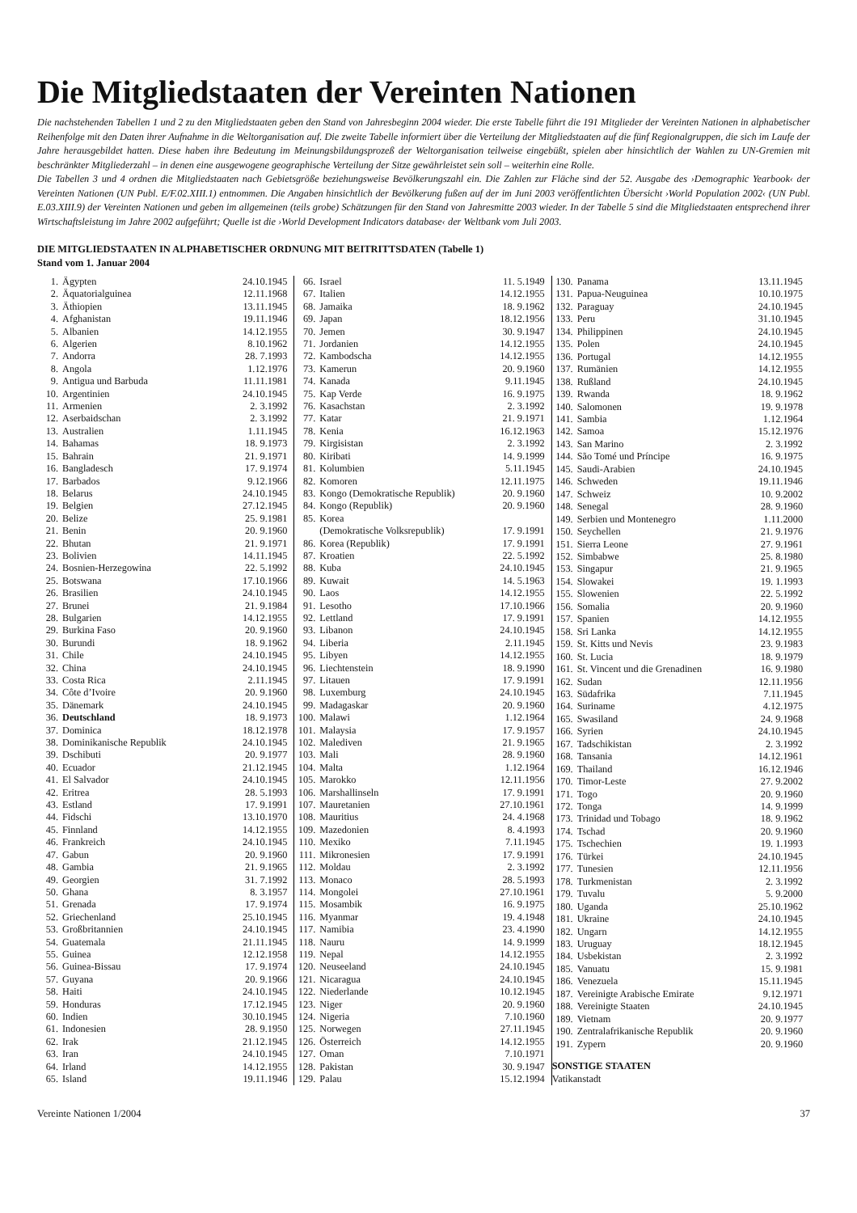Die Mitgliedstaaten der Vereinten Nationen
Die nachstehenden Tabellen 1 und 2 zu den Mitgliedstaaten geben den Stand von Jahresbeginn 2004 wieder. Die erste Tabelle führt die 191 Mitglieder der Vereinten Nationen in alphabetischer Reihenfolge mit den Daten ihrer Aufnahme in die Weltorganisation auf. Die zweite Tabelle informiert über die Verteilung der Mitgliedstaaten auf die fünf Regionalgruppen, die sich im Laufe der Jahre herausgebildet hatten. Diese haben ihre Bedeutung im Meinungsbildungsprozeß der Weltorganisation teilweise eingebüßt, spielen aber hinsichtlich der Wahlen zu UN-Gremien mit beschränkter Mitgliederzahl – in denen eine ausgewogene geographische Verteilung der Sitze gewährleistet sein soll – weiterhin eine Rolle.
Die Tabellen 3 und 4 ordnen die Mitgliedstaaten nach Gebietsgröße beziehungsweise Bevölkerungszahl ein. Die Zahlen zur Fläche sind der 52. Ausgabe des ›Demographic Yearbook‹ der Vereinten Nationen (UN Publ. E/F.02.XIII.1) entnommen. Die Angaben hinsichtlich der Bevölkerung fußen auf der im Juni 2003 veröffentlichten Übersicht ›World Population 2002‹ (UN Publ. E.03.XIII.9) der Vereinten Nationen und geben im allgemeinen (teils grobe) Schätzungen für den Stand von Jahresmitte 2003 wieder. In der Tabelle 5 sind die Mitgliedstaaten entsprechend ihrer Wirtschaftsleistung im Jahre 2002 aufgeführt; Quelle ist die ›World Development Indicators database‹ der Weltbank vom Juli 2003.
DIE MITGLIEDSTAATEN IN ALPHABETISCHER ORDNUNG MIT BEITRITTSDATEN (Tabelle 1)
Stand vom 1. Januar 2004
| 1. | Ägypten | 24.10.1945 |
| 2. | Äquatorialguinea | 12.11.1968 |
| 3. | Äthiopien | 13.11.1945 |
| 4. | Afghanistan | 19.11.1946 |
| 5. | Albanien | 14.12.1955 |
| 6. | Algerien | 8.10.1962 |
| 7. | Andorra | 28. 7.1993 |
| 8. | Angola | 1.12.1976 |
| 9. | Antigua und Barbuda | 11.11.1981 |
| 10. | Argentinien | 24.10.1945 |
| 11. | Armenien | 2. 3.1992 |
| 12. | Aserbaidschan | 2. 3.1992 |
| 13. | Australien | 1.11.1945 |
| 14. | Bahamas | 18. 9.1973 |
| 15. | Bahrain | 21. 9.1971 |
| 16. | Bangladesch | 17. 9.1974 |
| 17. | Barbados | 9.12.1966 |
| 18. | Belarus | 24.10.1945 |
| 19. | Belgien | 27.12.1945 |
| 20. | Belize | 25. 9.1981 |
| 21. | Benin | 20. 9.1960 |
| 22. | Bhutan | 21. 9.1971 |
| 23. | Bolivien | 14.11.1945 |
| 24. | Bosnien-Herzegowina | 22. 5.1992 |
| 25. | Botswana | 17.10.1966 |
| 26. | Brasilien | 24.10.1945 |
| 27. | Brunei | 21. 9.1984 |
| 28. | Bulgarien | 14.12.1955 |
| 29. | Burkina Faso | 20. 9.1960 |
| 30. | Burundi | 18. 9.1962 |
| 31. | Chile | 24.10.1945 |
| 32. | China | 24.10.1945 |
| 33. | Costa Rica | 2.11.1945 |
| 34. | Côte d’Ivoire | 20. 9.1960 |
| 35. | Dänemark | 24.10.1945 |
| 36. | Deutschland | 18. 9.1973 |
| 37. | Dominica | 18.12.1978 |
| 38. | Dominikanische Republik | 24.10.1945 |
| 39. | Dschibuti | 20. 9.1977 |
| 40. | Ecuador | 21.12.1945 |
| 41. | El Salvador | 24.10.1945 |
| 42. | Eritrea | 28. 5.1993 |
| 43. | Estland | 17. 9.1991 |
| 44. | Fidschi | 13.10.1970 |
| 45. | Finnland | 14.12.1955 |
| 46. | Frankreich | 24.10.1945 |
| 47. | Gabun | 20. 9.1960 |
| 48. | Gambia | 21. 9.1965 |
| 49. | Georgien | 31. 7.1992 |
| 50. | Ghana | 8. 3.1957 |
| 51. | Grenada | 17. 9.1974 |
| 52. | Griechenland | 25.10.1945 |
| 53. | Großbritannien | 24.10.1945 |
| 54. | Guatemala | 21.11.1945 |
| 55. | Guinea | 12.12.1958 |
| 56. | Guinea-Bissau | 17. 9.1974 |
| 57. | Guyana | 20. 9.1966 |
| 58. | Haiti | 24.10.1945 |
| 59. | Honduras | 17.12.1945 |
| 60. | Indien | 30.10.1945 |
| 61. | Indonesien | 28. 9.1950 |
| 62. | Irak | 21.12.1945 |
| 63. | Iran | 24.10.1945 |
| 64. | Irland | 14.12.1955 |
| 65. | Island | 19.11.1946 |
| 66. | Israel | 11. 5.1949 |
| 67. | Italien | 14.12.1955 |
| 68. | Jamaika | 18. 9.1962 |
| 69. | Japan | 18.12.1956 |
| 70. | Jemen | 30. 9.1947 |
| 71. | Jordanien | 14.12.1955 |
| 72. | Kambodscha | 14.12.1955 |
| 73. | Kamerun | 20. 9.1960 |
| 74. | Kanada | 9.11.1945 |
| 75. | Kap Verde | 16. 9.1975 |
| 76. | Kasachstan | 2. 3.1992 |
| 77. | Katar | 21. 9.1971 |
| 78. | Kenia | 16.12.1963 |
| 79. | Kirgisistan | 2. 3.1992 |
| 80. | Kiribati | 14. 9.1999 |
| 81. | Kolumbien | 5.11.1945 |
| 82. | Komoren | 12.11.1975 |
| 83. | Kongo (Demokratische Republik) | 20. 9.1960 |
| 84. | Kongo (Republik) | 20. 9.1960 |
| 85. | Korea | |
| | (Demokratische Volksrepublik) | 17. 9.1991 |
| 86. | Korea (Republik) | 17. 9.1991 |
| 87. | Kroatien | 22. 5.1992 |
| 88. | Kuba | 24.10.1945 |
| 89. | Kuwait | 14. 5.1963 |
| 90. | Laos | 14.12.1955 |
| 91. | Lesotho | 17.10.1966 |
| 92. | Lettland | 17. 9.1991 |
| 93. | Libanon | 24.10.1945 |
| 94. | Liberia | 2.11.1945 |
| 95. | Libyen | 14.12.1955 |
| 96. | Liechtenstein | 18. 9.1990 |
| 97. | Litauen | 17. 9.1991 |
| 98. | Luxemburg | 24.10.1945 |
| 99. | Madagaskar | 20. 9.1960 |
| 100. | Malawi | 1.12.1964 |
| 101. | Malaysia | 17. 9.1957 |
| 102. | Malediven | 21. 9.1965 |
| 103. | Mali | 28. 9.1960 |
| 104. | Malta | 1.12.1964 |
| 105. | Marokko | 12.11.1956 |
| 106. | Marshallinseln | 17. 9.1991 |
| 107. | Mauretanien | 27.10.1961 |
| 108. | Mauritius | 24. 4.1968 |
| 109. | Mazedonien | 8. 4.1993 |
| 110. | Mexiko | 7.11.1945 |
| 111. | Mikronesien | 17. 9.1991 |
| 112. | Moldau | 2. 3.1992 |
| 113. | Monaco | 28. 5.1993 |
| 114. | Mongolei | 27.10.1961 |
| 115. | Mosambik | 16. 9.1975 |
| 116. | Myanmar | 19. 4.1948 |
| 117. | Namibia | 23. 4.1990 |
| 118. | Nauru | 14. 9.1999 |
| 119. | Nepal | 14.12.1955 |
| 120. | Neuseeland | 24.10.1945 |
| 121. | Nicaragua | 24.10.1945 |
| 122. | Niederlande | 10.12.1945 |
| 123. | Niger | 20. 9.1960 |
| 124. | Nigeria | 7.10.1960 |
| 125. | Norwegen | 27.11.1945 |
| 126. | Österreich | 14.12.1955 |
| 127. | Oman | 7.10.1971 |
| 128. | Pakistan | 30. 9.1947 |
| 129. | Palau | 15.12.1994 |
| 130. | Panama | 13.11.1945 |
| 131. | Papua-Neuguinea | 10.10.1975 |
| 132. | Paraguay | 24.10.1945 |
| 133. | Peru | 31.10.1945 |
| 134. | Philippinen | 24.10.1945 |
| 135. | Polen | 24.10.1945 |
| 136. | Portugal | 14.12.1955 |
| 137. | Rumänien | 14.12.1955 |
| 138. | Rußland | 24.10.1945 |
| 139. | Rwanda | 18. 9.1962 |
| 140. | Salomonen | 19. 9.1978 |
| 141. | Sambia | 1.12.1964 |
| 142. | Samoa | 15.12.1976 |
| 143. | San Marino | 2. 3.1992 |
| 144. | São Tomé und Príncipe | 16. 9.1975 |
| 145. | Saudi-Arabien | 24.10.1945 |
| 146. | Schweden | 19.11.1946 |
| 147. | Schweiz | 10. 9.2002 |
| 148. | Senegal | 28. 9.1960 |
| 149. | Serbien und Montenegro | 1.11.2000 |
| 150. | Seychellen | 21. 9.1976 |
| 151. | Sierra Leone | 27. 9.1961 |
| 152. | Simbabwe | 25. 8.1980 |
| 153. | Singapur | 21. 9.1965 |
| 154. | Slowakei | 19. 1.1993 |
| 155. | Slowenien | 22. 5.1992 |
| 156. | Somalia | 20. 9.1960 |
| 157. | Spanien | 14.12.1955 |
| 158. | Sri Lanka | 14.12.1955 |
| 159. | St. Kitts und Nevis | 23. 9.1983 |
| 160. | St. Lucia | 18. 9.1979 |
| 161. | St. Vincent und die Grenadinen | 16. 9.1980 |
| 162. | Sudan | 12.11.1956 |
| 163. | Südafrika | 7.11.1945 |
| 164. | Suriname | 4.12.1975 |
| 165. | Swasiland | 24. 9.1968 |
| 166. | Syrien | 24.10.1945 |
| 167. | Tadschikistan | 2. 3.1992 |
| 168. | Tansania | 14.12.1961 |
| 169. | Thailand | 16.12.1946 |
| 170. | Timor-Leste | 27. 9.2002 |
| 171. | Togo | 20. 9.1960 |
| 172. | Tonga | 14. 9.1999 |
| 173. | Trinidad und Tobago | 18. 9.1962 |
| 174. | Tschad | 20. 9.1960 |
| 175. | Tschechien | 19. 1.1993 |
| 176. | Türkei | 24.10.1945 |
| 177. | Tunesien | 12.11.1956 |
| 178. | Turkmenistan | 2. 3.1992 |
| 179. | Tuvalu | 5. 9.2000 |
| 180. | Uganda | 25.10.1962 |
| 181. | Ukraine | 24.10.1945 |
| 182. | Ungarn | 14.12.1955 |
| 183. | Uruguay | 18.12.1945 |
| 184. | Usbekistan | 2. 3.1992 |
| 185. | Vanuatu | 15. 9.1981 |
| 186. | Venezuela | 15.11.1945 |
| 187. | Vereinigte Arabische Emirate | 9.12.1971 |
| 188. | Vereinigte Staaten | 24.10.1945 |
| 189. | Vietnam | 20. 9.1977 |
| 190. | Zentralafrikanische Republik | 20. 9.1960 |
| 191. | Zypern | 20. 9.1960 |
| SONSTIGE STAATEN | | |
| Vatikanstadt | | |
Vereinte Nationen 1/2004 37